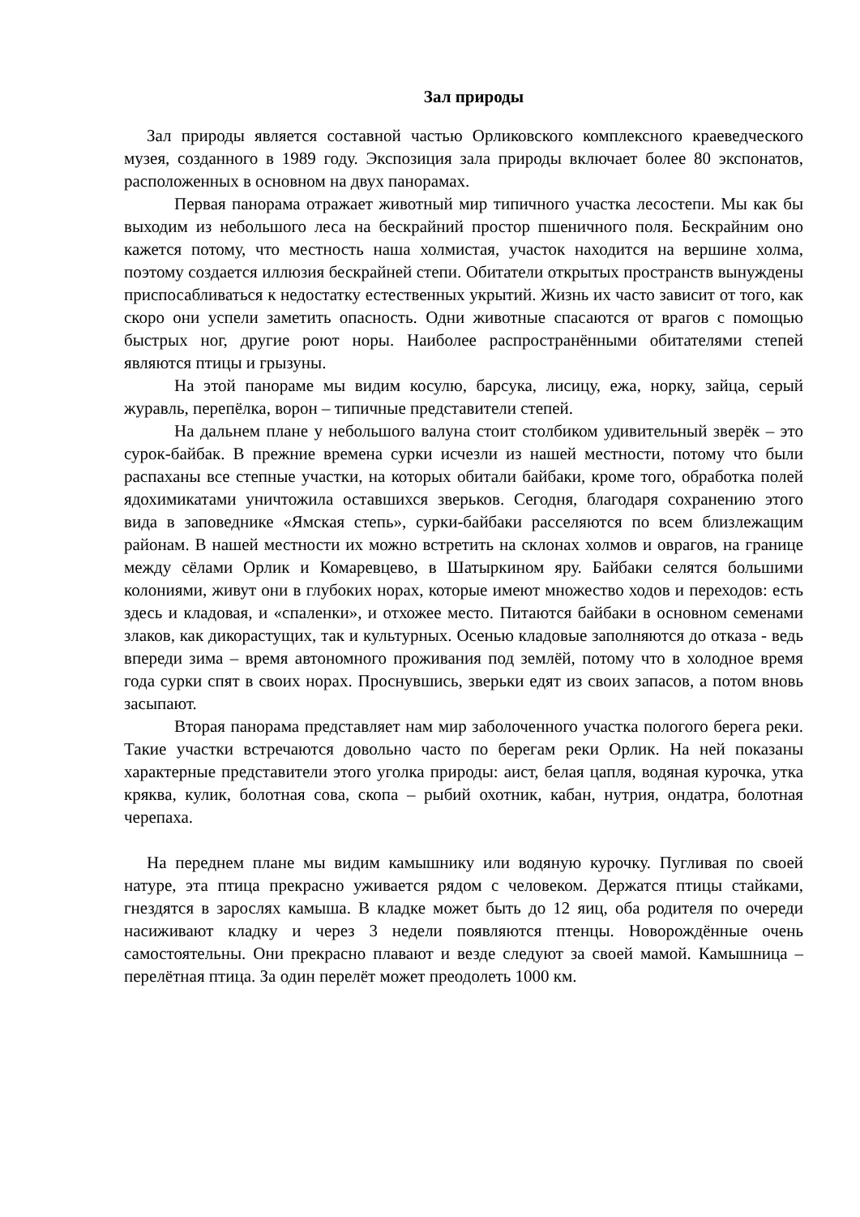Зал природы
Зал природы является составной частью Орликовского комплексного краеведческого музея, созданного в 1989 году. Экспозиция зала природы включает более 80 экспонатов, расположенных в основном на двух панорамах.
Первая панорама отражает животный мир типичного участка лесостепи. Мы как бы выходим из небольшого леса на бескрайний простор пшеничного поля. Бескрайним оно кажется потому, что местность наша холмистая, участок находится на вершине холма, поэтому создается иллюзия бескрайней степи. Обитатели открытых пространств вынуждены приспосабливаться к недостатку естественных укрытий. Жизнь их часто зависит от того, как скоро они успели заметить опасность. Одни животные спасаются от врагов с помощью быстрых ног, другие роют норы. Наиболее распространёнными обитателями степей являются птицы и грызуны.
На этой панораме мы видим косулю, барсука, лисицу, ежа, норку, зайца, серый журавль, перепёлка, ворон – типичные представители степей.
На дальнем плане у небольшого валуна стоит столбиком удивительный зверёк – это сурок-байбак. В прежние времена сурки исчезли из нашей местности, потому что были распаханы все степные участки, на которых обитали байбаки, кроме того, обработка полей ядохимикатами уничтожила оставшихся зверьков. Сегодня, благодаря сохранению этого вида в заповеднике «Ямская степь», сурки-байбаки расселяются по всем близлежащим районам. В нашей местности их можно встретить на склонах холмов и оврагов, на границе между сёлами Орлик и Комаревцево, в Шатыркином яру. Байбаки селятся большими колониями, живут они в глубоких норах, которые имеют множество ходов и переходов: есть здесь и кладовая, и «спаленки», и отхожее место. Питаются байбаки в основном семенами злаков, как дикорастущих, так и культурных. Осенью кладовые заполняются до отказа - ведь впереди зима – время автономного проживания под землёй, потому что в холодное время года сурки спят в своих норах. Проснувшись, зверьки едят из своих запасов, а потом вновь засыпают.
Вторая панорама представляет нам мир заболоченного участка пологого берега реки. Такие участки встречаются довольно часто по берегам реки Орлик. На ней показаны характерные представители этого уголка природы: аист, белая цапля, водяная курочка, утка кряква, кулик, болотная сова, скопа – рыбий охотник, кабан, нутрия, ондатра, болотная черепаха.
На переднем плане мы видим камышнику или водяную курочку. Пугливая по своей натуре, эта птица прекрасно уживается рядом с человеком. Держатся птицы стайками, гнездятся в зарослях камыша. В кладке может быть до 12 яиц, оба родителя по очереди насиживают кладку и через 3 недели появляются птенцы. Новорождённые очень самостоятельны. Они прекрасно плавают и везде следуют за своей мамой. Камышница – перелётная птица. За один перелёт может преодолеть 1000 км.